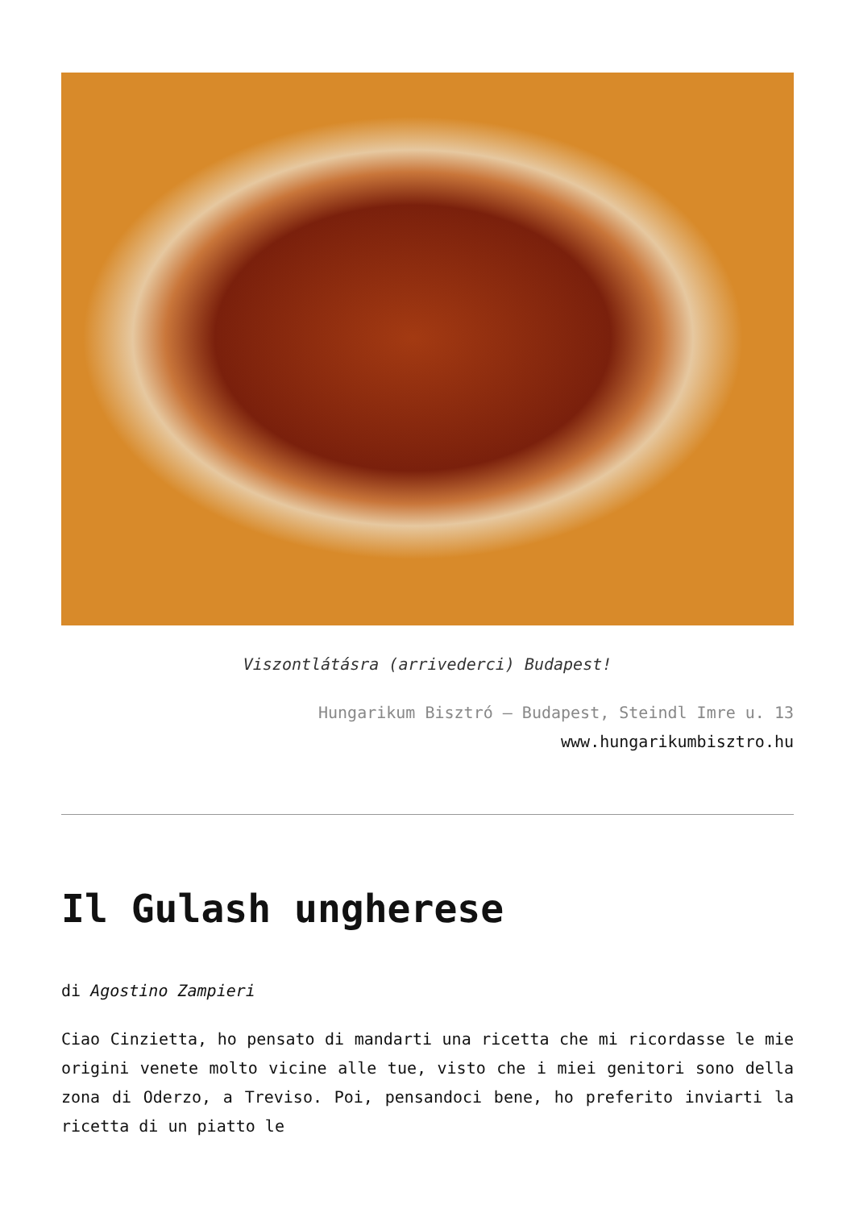Viszontlátásra (arrivederci) Budapest!
Hungarikum Bisztró – Budapest, Steindl Imre u. 13
www.hungarikumbisztro.hu
Il Gulash ungherese
di Agostino Zampieri
Ciao Cinzietta, ho pensato di mandarti una ricetta che mi ricordasse le mie origini venete molto vicine alle tue, visto che i miei genitori sono della zona di Oderzo, a Treviso. Poi, pensandoci bene, ho preferito inviarti la ricetta di un piatto le